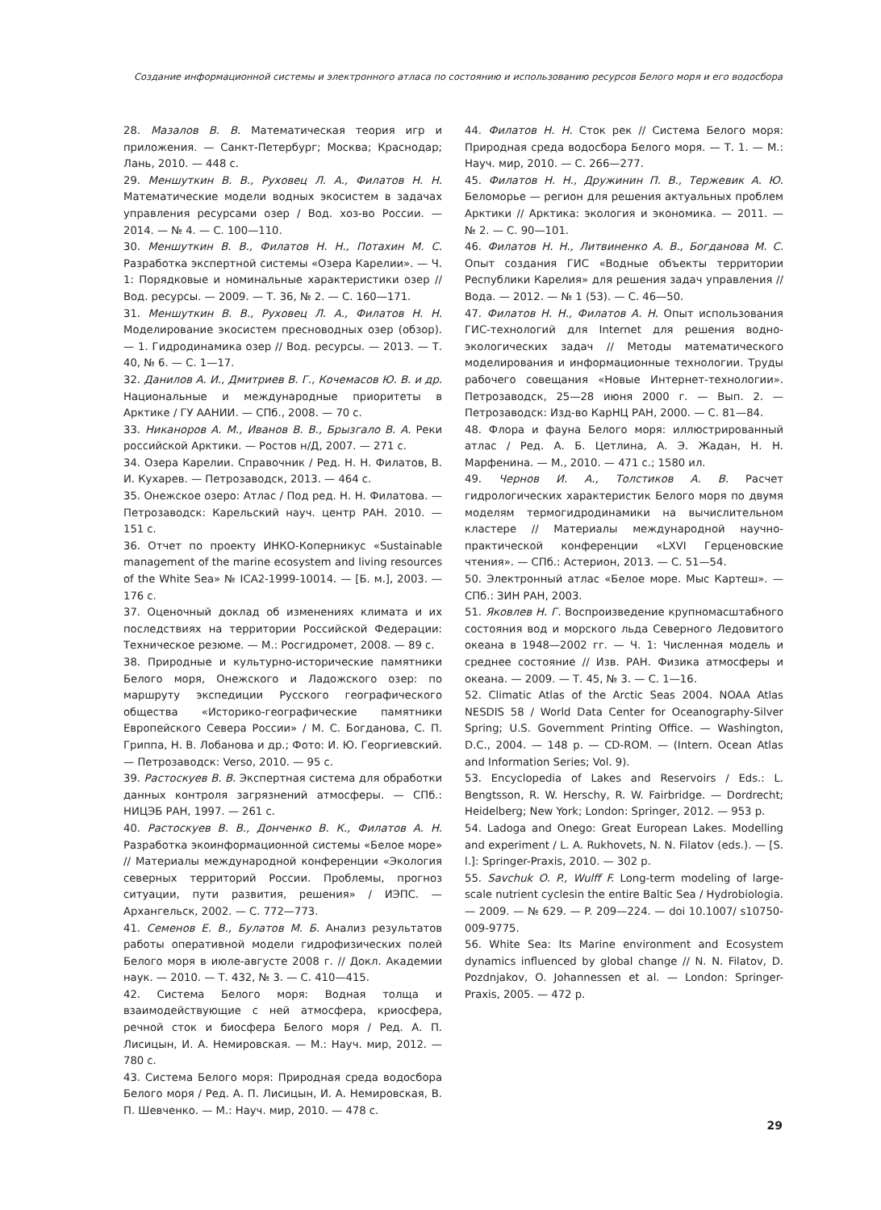Создание информационной системы и электронного атласа по состоянию и использованию ресурсов Белого моря и его водосбора
28. Мазалов В. В. Математическая теория игр и приложения. — Санкт-Петербург; Москва; Краснодар; Лань, 2010. — 448 с.
29. Меншуткин В. В., Руховец Л. А., Филатов Н. Н. Математические модели водных экосистем в задачах управления ресурсами озер / Вод. хоз-во России. — 2014. — № 4. — С. 100—110.
30. Меншуткин В. В., Филатов Н. Н., Потахин М. С. Разработка экспертной системы «Озера Карелии». — Ч. 1: Порядковые и номинальные характеристики озер // Вод. ресурсы. — 2009. — Т. 36, № 2. — С. 160—171.
31. Меншуткин В. В., Руховец Л. А., Филатов Н. Н. Моделирование экосистем пресноводных озер (обзор). — 1. Гидродинамика озер // Вод. ресурсы. — 2013. — Т. 40, № 6. — С. 1—17.
32. Данилов А. И., Дмитриев В. Г., Кочемасов Ю. В. и др. Национальные и международные приоритеты в Арктике / ГУ ААНИИ. — СПб., 2008. — 70 с.
33. Никаноров А. М., Иванов В. В., Брызгало В. А. Реки российской Арктики. — Ростов н/Д, 2007. — 271 с.
34. Озера Карелии. Справочник / Ред. Н. Н. Филатов, В. И. Кухарев. — Петрозаводск, 2013. — 464 с.
35. Онежское озеро: Атлас / Под ред. Н. Н. Филатова. — Петрозаводск: Карельский науч. центр РАН. 2010. — 151 с.
36. Отчет по проекту ИНКО-Коперникус «Sustainable management of the marine ecosystem and living resources of the White Sea» № ICA2-1999-10014. — [Б. м.], 2003. — 176 с.
37. Оценочный доклад об изменениях климата и их последствиях на территории Российской Федерации: Техническое резюме. — М.: Росгидромет, 2008. — 89 с.
38. Природные и культурно-исторические памятники Белого моря, Онежского и Ладожского озер: по маршруту экспедиции Русского географического общества «Историко-географические памятники Европейского Севера России» / М. С. Богданова, С. П. Гриппа, Н. В. Лобанова и др.; Фото: И. Ю. Георгиевский. — Петрозаводск: Verso, 2010. — 95 с.
39. Растоскуев В. В. Экспертная система для обработки данных контроля загрязнений атмосферы. — СПб.: НИЦЭБ РАН, 1997. — 261 с.
40. Растоскуев В. В., Донченко В. К., Филатов А. Н. Разработка экоинформационной системы «Белое море» // Материалы международной конференции «Экология северных территорий России. Проблемы, прогноз ситуации, пути развития, решения» / ИЭПС. — Архангельск, 2002. — С. 772—773.
41. Семенов Е. В., Булатов М. Б. Анализ результатов работы оперативной модели гидрофизических полей Белого моря в июле-августе 2008 г. // Докл. Академии наук. — 2010. — Т. 432, № 3. — С. 410—415.
42. Система Белого моря: Водная толща и взаимодействующие с ней атмосфера, криосфера, речной сток и биосфера Белого моря / Ред. А. П. Лисицын, И. А. Немировская. — М.: Науч. мир, 2012. — 780 с.
43. Система Белого моря: Природная среда водосбора Белого моря / Ред. А. П. Лисицын, И. А. Немировская, В. П. Шевченко. — М.: Науч. мир, 2010. — 478 с.
44. Филатов Н. Н. Сток рек // Система Белого моря: Природная среда водосбора Белого моря. — Т. 1. — М.: Науч. мир, 2010. — С. 266—277.
45. Филатов Н. Н., Дружинин П. В., Тержевик А. Ю. Беломорье — регион для решения актуальных проблем Арктики // Арктика: экология и экономика. — 2011. — № 2. — С. 90—101.
46. Филатов Н. Н., Литвиненко А. В., Богданова М. С. Опыт создания ГИС «Водные объекты территории Республики Карелия» для решения задач управления // Вода. — 2012. — № 1 (53). — С. 46—50.
47. Филатов Н. Н., Филатов А. Н. Опыт использования ГИС-технологий для Internet для решения водно-экологических задач // Методы математического моделирования и информационные технологии. Труды рабочего совещания «Новые Интернет-технологии». Петрозаводск, 25—28 июня 2000 г. — Вып. 2. — Петрозаводск: Изд-во КарНЦ РАН, 2000. — С. 81—84.
48. Флора и фауна Белого моря: иллюстрированный атлас / Ред. А. Б. Цетлина, А. Э. Жадан, Н. Н. Марфенина. — М., 2010. — 471 с.; 1580 ил.
49. Чернов И. А., Толстиков А. В. Расчет гидрологических характеристик Белого моря по двумя моделям термогидродинамики на вычислительном кластере // Материалы международной научно-практической конференции «LXVI Герценовские чтения». — СПб.: Астерион, 2013. — С. 51—54.
50. Электронный атлас «Белое море. Мыс Картеш». — СПб.: ЗИН РАН, 2003.
51. Яковлев Н. Г. Воспроизведение крупномасштабного состояния вод и морского льда Северного Ледовитого океана в 1948—2002 гг. — Ч. 1: Численная модель и среднее состояние // Изв. РАН. Физика атмосферы и океана. — 2009. — Т. 45, № 3. — С. 1—16.
52. Climatic Atlas of the Arctic Seas 2004. NOAA Atlas NESDIS 58 / World Data Center for Oceanography-Silver Spring; U.S. Government Printing Office. — Washington, D.C., 2004. — 148 p. — CD-ROM. — (Intern. Ocean Atlas and Information Series; Vol. 9).
53. Encyclopedia of Lakes and Reservoirs / Eds.: L. Bengtsson, R. W. Herschy, R. W. Fairbridge. — Dordrecht; Heidelberg; New York; London: Springer, 2012. — 953 p.
54. Ladoga and Onego: Great European Lakes. Modelling and experiment / L. A. Rukhovets, N. N. Filatov (eds.). — [S. l.]: Springer-Praxis, 2010. — 302 p.
55. Savchuk O. P., Wulff F. Long-term modeling of large-scale nutrient cyclesin the entire Baltic Sea / Hydrobiologia. — 2009. — № 629. — P. 209—224. — doi 10.1007/ s10750-009-9775.
56. White Sea: Its Marine environment and Ecosystem dynamics influenced by global change // N. N. Filatov, D. Pozdnjakov, O. Johannessen et al. — London: Springer-Praxis, 2005. — 472 p.
29